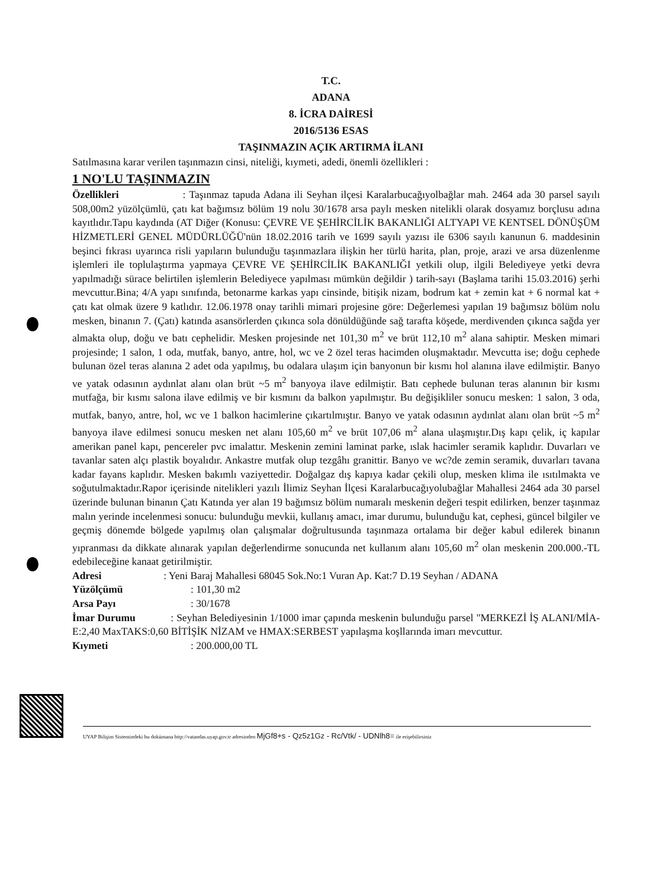T.C.
ADANA
8. İCRA DAİRESİ
2016/5136 ESAS
TAŞINMAZIN AÇIK ARTIRMA İLANI
Satılmasına karar verilen taşınmazın cinsi, niteliği, kıymeti, adedi, önemli özellikleri :
1 NO'LU TAŞINMAZIN
Özellikleri : Taşınmaz tapuda Adana ili Seyhan ilçesi Karalarbucağıyolbağlar mah. 2464 ada 30 parsel sayılı 508,00m2 yüzölçümlü, çatı kat bağımsız bölüm 19 nolu 30/1678 arsa paylı mesken nitelikli olarak dosyamız borçlusu adına kayıtlıdır.Tapu kaydında (AT Diğer (Konusu: ÇEVRE VE ŞEHİRCİLİK BAKANLIĞI ALTYAPI VE KENTSEL DÖNÜŞÜM HİZMETLERİ GENEL MÜDÜRLÜĞÜ'nün 18.02.2016 tarih ve 1699 sayılı yazısı ile 6306 sayılı kanunun 6. maddesinin beşinci fıkrası uyarınca risli yapıların bulunduğu taşınmazlara ilişkin her türlü harita, plan, proje, arazi ve arsa düzenlenme işlemleri ile toplulaştırma yapmaya ÇEVRE VE ŞEHİRCİLİK BAKANLIĞI yetkili olup, ilgili Belediyeye yetki devra yapılmadığı sürace belirtilen işlemlerin Belediyece yapılması mümkün değildir ) tarih-sayı (Başlama tarihi 15.03.2016) şerhi mevcuttur.Bina; 4/A yapı sınıfında, betonarme karkas yapı cinsinde, bitişik nizam, bodrum kat + zemin kat + 6 normal kat + çatı kat olmak üzere 9 katlıdır. 12.06.1978 onay tarihli mimari projesine göre: Değerlemesi yapılan 19 bağımsız bölüm nolu mesken, binanın 7. (Çatı) katında asansörlerden çıkınca sola dönüldüğünde sağ tarafta köşede, merdivenden çıkınca sağda yer almakta olup, doğu ve batı cephelidir. Mesken projesinde net 101,30 m<sup>2</sup> ve brüt 112,10 m<sup>2</sup> alana sahiptir. Mesken mimari projesinde; 1 salon, 1 oda, mutfak, banyo, antre, hol, wc ve 2 özel teras hacimden oluşmaktadır. Mevcutta ise; doğu cephede bulunan özel teras alanına 2 adet oda yapılmış, bu odalara ulaşım için banyonun bir kısmı hol alanına ilave edilmiştir. Banyo ve yatak odasının aydınlat alanı olan brüt ~5 m<sup>2</sup> banyoya ilave edilmiştir. Batı cephede bulunan teras alanının bir kısmı mutfağa, bir kısmı salona ilave edilmiş ve bir kısmını da balkon yapılmıştır. Bu değişikliler sonucu mesken: 1 salon, 3 oda, mutfak, banyo, antre, hol, wc ve 1 balkon hacimlerine çıkartılmıştır. Banyo ve yatak odasının aydınlat alanı olan brüt ~5 m<sup>2</sup> banyoya ilave edilmesi sonucu mesken net alanı 105,60 m<sup>2</sup> ve brüt 107,06 m<sup>2</sup> alana ulaşmıştır.Dış kapı çelik, iç kapılar amerikan panel kapı, pencereler pvc imalattır. Meskenin zemini laminat parke, ıslak hacimler seramik kaplıdır. Duvarları ve tavanlar saten alçı plastik boyalıdır. Ankastre mutfak olup tezgâhı granittir. Banyo ve wc?de zemin seramik, duvarları tavana kadar fayans kaplıdır. Mesken bakımlı vaziyettedir. Doğalgaz dış kapıya kadar çekili olup, mesken klima ile ısıtılmakta ve soğutulmaktadır.Rapor içerisinde nitelikleri yazılı İlimiz Seyhan İlçesi Karalarbucağıyolubağlar Mahallesi 2464 ada 30 parsel üzerinde bulunan binanın Çatı Katında yer alan 19 bağımsız bölüm numaralı meskenin değeri tespit edilirken, benzer taşınmaz malın yerinde incelenmesi sonucu: bulunduğu mevkii, kullanış amacı, imar durumu, bulunduğu kat, cephesi, güncel bilgiler ve geçmiş dönemde bölgede yapılmış olan çalışmalar doğrultusunda taşınmaza ortalama bir değer kabul edilerek binanın yıpranması da dikkate alınarak yapılan değerlendirme sonucunda net kullanım alanı 105,60 m<sup>2</sup> olan meskenin 200.000.-TL edebileceğine kanaat getirilmiştir.
Adresi : Yeni Baraj Mahallesi 68045 Sok.No:1 Vuran Ap. Kat:7 D.19 Seyhan / ADANA
Yüzölçümü: 101,30 m2
Arsa Payı: 30/1678
İmar Durumu : Seyhan Belediyesinin 1/1000 imar çapında meskenin bulunduğu parsel "MERKEZİ İŞ ALANI/MİA- E:2,40 MaxTAKS:0,60 BİTİŞİK NİZAM ve HMAX:SERBEST yapılaşma koşllarında imarı mevcuttur.
Kıymeti: 200.000,00 TL
UYAP Bilişim Sistemindeki bu dokümana http://vatandas.uyap.gov.tr adresinden MjGf8+s - Qz5z1Gz - Rc/Vtk/ - UDNlh8= ile erişebilirsiniz